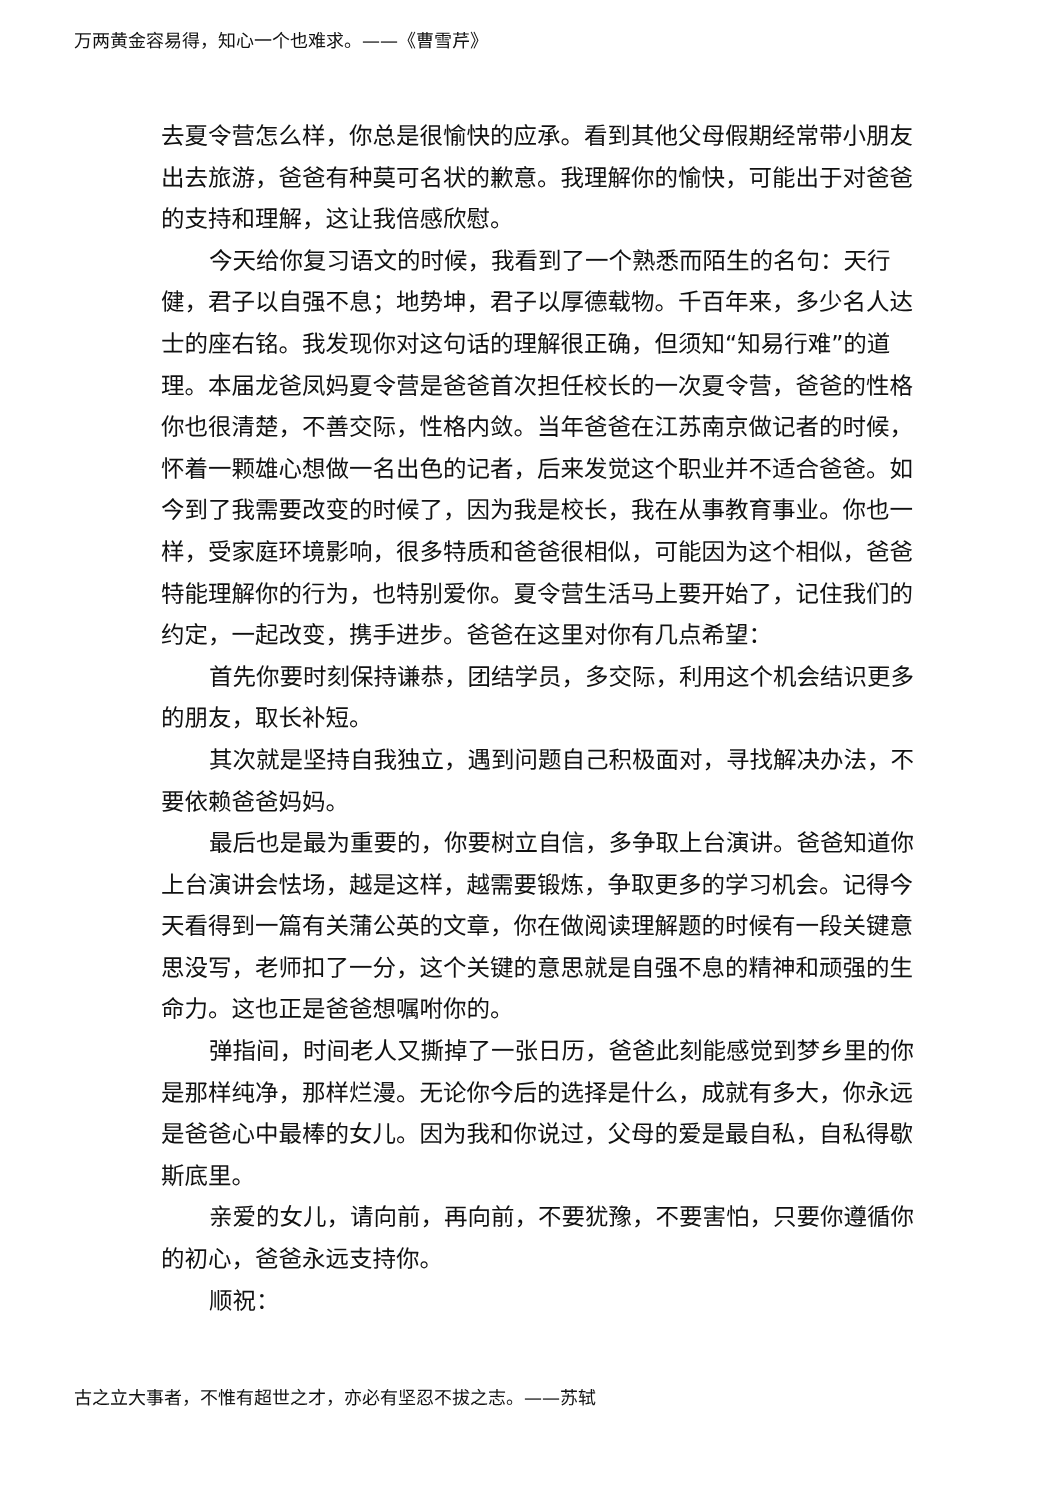万两黄金容易得，知心一个也难求。——《曹雪芹》
去夏令营怎么样，你总是很愉快的应承。看到其他父母假期经常带小朋友出去旅游，爸爸有种莫可名状的歉意。我理解你的愉快，可能出于对爸爸的支持和理解，这让我倍感欣慰。
今天给你复习语文的时候，我看到了一个熟悉而陌生的名句：天行健，君子以自强不息；地势坤，君子以厚德载物。千百年来，多少名人达士的座右铭。我发现你对这句话的理解很正确，但须知“知易行难”的道理。本届龙爸凤妈夏令营是爸爸首次担任校长的一次夏令营，爸爸的性格你也很清楚，不善交际，性格内敛。当年爸爸在江苏南京做记者的时候，怀着一颗雄心想做一名出色的记者，后来发觉这个职业并不适合爸爸。如今到了我需要改变的时候了，因为我是校长，我在从事教育事业。你也一样，受家庭环境影响，很多特质和爸爸很相似，可能因为这个相似，爸爸特能理解你的行为，也特别爱你。夏令营生活马上要开始了，记住我们的约定，一起改变，携手进步。爸爸在这里对你有几点希望：
首先你要时刻保持谦恭，团结学员，多交际，利用这个机会结识更多的朋友，取长补短。
其次就是坚持自我独立，遇到问题自己积极面对，寻找解决办法，不要依赖爸爸妈妈。
最后也是最为重要的，你要树立自信，多争取上台演讲。爸爸知道你上台演讲会怯场，越是这样，越需要锻炼，争取更多的学习机会。记得今天看得到一篇有关蒲公英的文章，你在做阅读理解题的时候有一段关键意思没写，老师扣了一分，这个关键的意思就是自强不息的精神和顽强的生命力。这也正是爸爸想嘱咐你的。
弹指间，时间老人又撕掉了一张日历，爸爸此刻能感觉到梦乡里的你是那样纯净，那样烂漫。无论你今后的选择是什么，成就有多大，你永远是爸爸心中最棒的女儿。因为我和你说过，父母的爱是最自私，自私得歇斯底里。
亲爱的女儿，请向前，再向前，不要犹豫，不要害怕，只要你遵循你的初心，爸爸永远支持你。
顺祝：
古之立大事者，不惟有超世之才，亦必有坚忍不拔之志。——苏轼